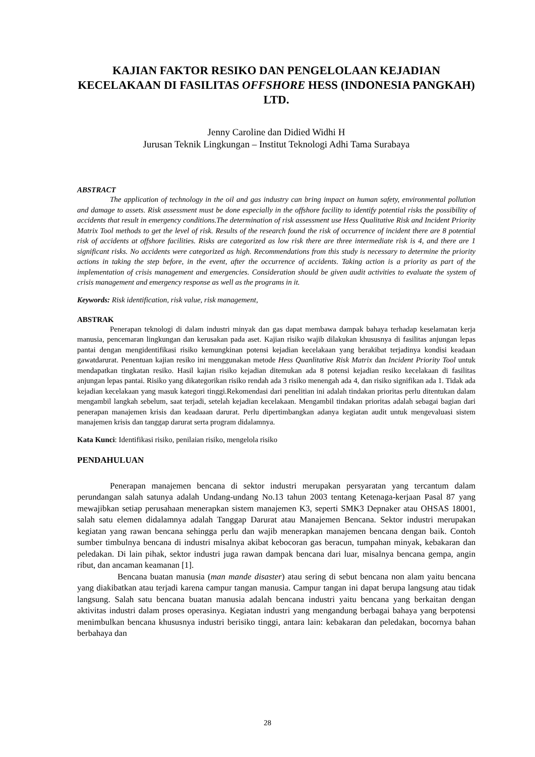KAJIAN FAKTOR RESIKO DAN PENGELOLAAN KEJADIAN KECELAKAAN DI FASILITAS OFFSHORE HESS (INDONESIA PANGKAH) LTD.
Jenny Caroline dan Didied Widhi H
Jurusan Teknik Lingkungan – Institut Teknologi Adhi Tama Surabaya
ABSTRACT
The application of technology in the oil and gas industry can bring impact on human safety, environmental pollution and damage to assets. Risk assessment must be done especially in the offshore facility to identify potential risks the possibility of accidents that result in emergency conditions.The determination of risk assessment use Hess Qualitative Risk and Incident Priority Matrix Tool methods to get the level of risk. Results of the research found the risk of occurrence of incident there are 8 potential risk of accidents at offshore facilities. Risks are categorized as low risk there are three intermediate risk is 4, and there are 1 significant risks. No accidents were categorized as high. Recommendations from this study is necessary to determine the priority actions in taking the step before, in the event, after the occurrence of accidents. Taking action is a priority as part of the implementation of crisis management and emergencies. Consideration should be given audit activities to evaluate the system of crisis management and emergency response as well as the programs in it.
Keywords: Risk identification, risk value, risk management,
ABSTRAK
Penerapan teknologi di dalam industri minyak dan gas dapat membawa dampak bahaya terhadap keselamatan kerja manusia, pencemaran lingkungan dan kerusakan pada aset. Kajian risiko wajib dilakukan khususnya di fasilitas anjungan lepas pantai dengan mengidentifikasi risiko kemungkinan potensi kejadian kecelakaan yang berakibat terjadinya kondisi keadaan gawatdarurat. Penentuan kajian resiko ini menggunakan metode Hess Quanlitative Risk Matrix dan Incident Priority Tool untuk mendapatkan tingkatan resiko. Hasil kajian risiko kejadian ditemukan ada 8 potensi kejadian resiko kecelakaan di fasilitas anjungan lepas pantai. Risiko yang dikategorikan risiko rendah ada 3 risiko menengah ada 4, dan risiko signifikan ada 1. Tidak ada kejadian kecelakaan yang masuk kategori tinggi.Rekomendasi dari penelitian ini adalah tindakan prioritas perlu ditentukan dalam mengambil langkah sebelum, saat terjadi, setelah kejadian kecelakaan. Mengambil tindakan prioritas adalah sebagai bagian dari penerapan manajemen krisis dan keadaaan darurat. Perlu dipertimbangkan adanya kegiatan audit untuk mengevaluasi sistem manajemen krisis dan tanggap darurat serta program didalamnya.
Kata Kunci: Identifikasi risiko, penilaian risiko, mengelola risiko
PENDAHULUAN
Penerapan manajemen bencana di sektor industri merupakan persyaratan yang tercantum dalam perundangan salah satunya adalah Undang-undang No.13 tahun 2003 tentang Ketenaga-kerjaan Pasal 87 yang mewajibkan setiap perusahaan menerapkan sistem manajemen K3, seperti SMK3 Depnaker atau OHSAS 18001, salah satu elemen didalamnya adalah Tanggap Darurat atau Manajemen Bencana. Sektor industri merupakan kegiatan yang rawan bencana sehingga perlu dan wajib menerapkan manajemen bencana dengan baik. Contoh sumber timbulnya bencana di industri misalnya akibat kebocoran gas beracun, tumpahan minyak, kebakaran dan peledakan. Di lain pihak, sektor industri juga rawan dampak bencana dari luar, misalnya bencana gempa, angin ribut, dan ancaman keamanan [1].
Bencana buatan manusia (man mande disaster) atau sering di sebut bencana non alam yaitu bencana yang diakibatkan atau terjadi karena campur tangan manusia. Campur tangan ini dapat berupa langsung atau tidak langsung. Salah satu bencana buatan manusia adalah bencana industri yaitu bencana yang berkaitan dengan aktivitas industri dalam proses operasinya. Kegiatan industri yang mengandung berbagai bahaya yang berpotensi menimbulkan bencana khususnya industri berisiko tinggi, antara lain: kebakaran dan peledakan, bocornya bahan berbahaya dan
28